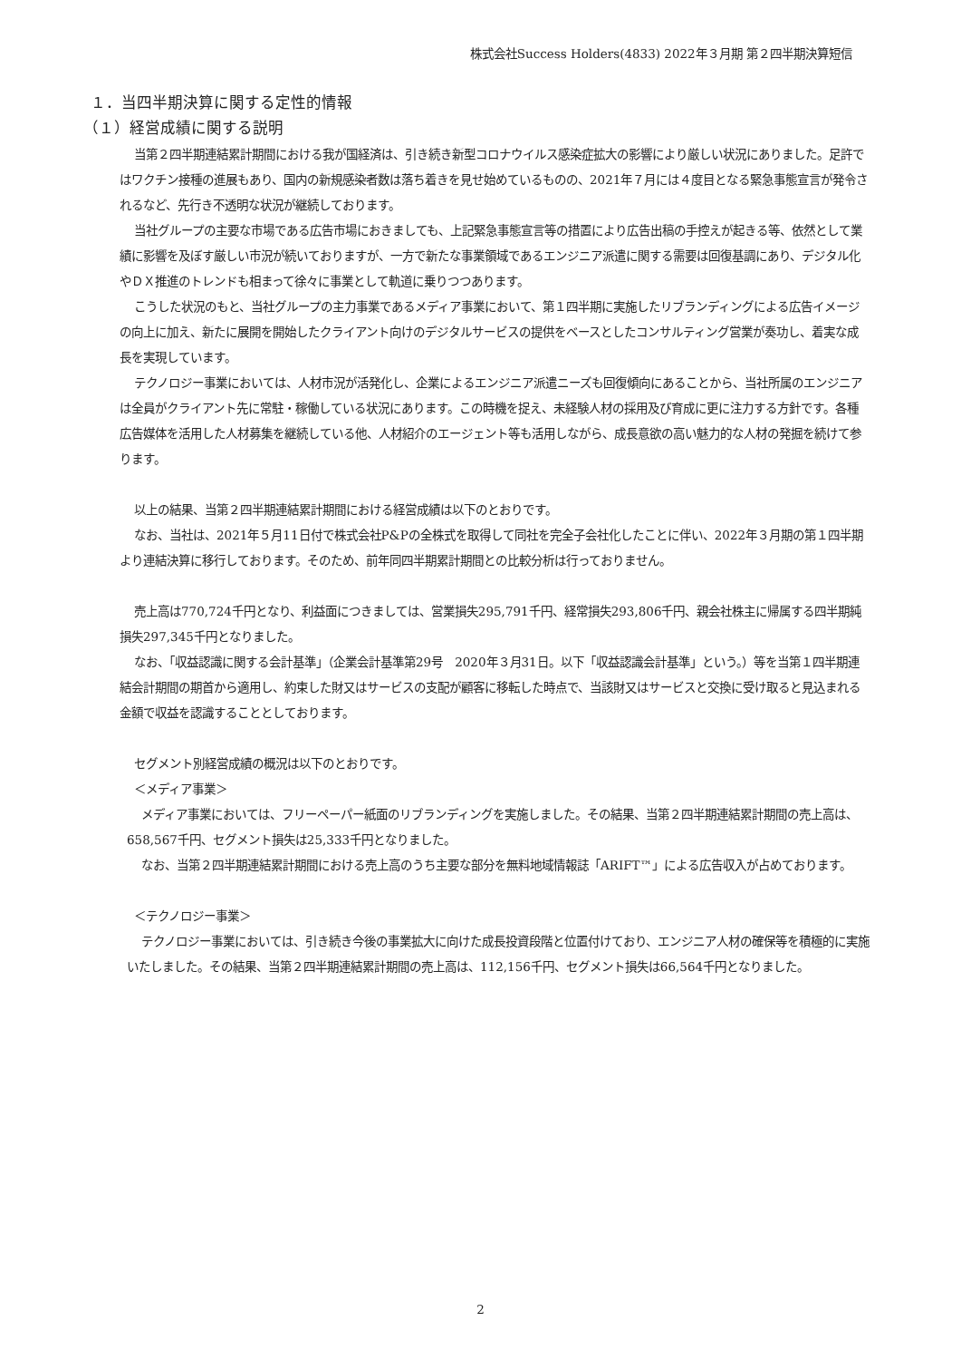株式会社Success Holders(4833) 2022年３月期 第２四半期決算短信
１．当四半期決算に関する定性的情報
（１）経営成績に関する説明
当第２四半期連結累計期間における我が国経済は、引き続き新型コロナウイルス感染症拡大の影響により厳しい状況にありました。足許ではワクチン接種の進展もあり、国内の新規感染者数は落ち着きを見せ始めているものの、2021年７月には４度目となる緊急事態宣言が発令されるなど、先行き不透明な状況が継続しております。
当社グループの主要な市場である広告市場におきましても、上記緊急事態宣言等の措置により広告出稿の手控えが起きる等、依然として業績に影響を及ぼす厳しい市況が続いておりますが、一方で新たな事業領域であるエンジニア派遣に関する需要は回復基調にあり、デジタル化やＤＸ推進のトレンドも相まって徐々に事業として軌道に乗りつつあります。
こうした状況のもと、当社グループの主力事業であるメディア事業において、第１四半期に実施したリブランディングによる広告イメージの向上に加え、新たに展開を開始したクライアント向けのデジタルサービスの提供をベースとしたコンサルティング営業が奏功し、着実な成長を実現しています。
テクノロジー事業においては、人材市況が活発化し、企業によるエンジニア派遣ニーズも回復傾向にあることから、当社所属のエンジニアは全員がクライアント先に常駐・稼働している状況にあります。この時機を捉え、未経験人材の採用及び育成に更に注力する方針です。各種広告媒体を活用した人材募集を継続している他、人材紹介のエージェント等も活用しながら、成長意欲の高い魅力的な人材の発掘を続けて参ります。
以上の結果、当第２四半期連結累計期間における経営成績は以下のとおりです。
なお、当社は、2021年５月11日付で株式会社P&Pの全株式を取得して同社を完全子会社化したことに伴い、2022年３月期の第１四半期より連結決算に移行しております。そのため、前年同四半期累計期間との比較分析は行っておりません。
売上高は770,724千円となり、利益面につきましては、営業損失295,791千円、経常損失293,806千円、親会社株主に帰属する四半期純損失297,345千円となりました。
なお、「収益認識に関する会計基準」（企業会計基準第29号　2020年３月31日。以下「収益認識会計基準」という。）等を当第１四半期連結会計期間の期首から適用し、約束した財又はサービスの支配が顧客に移転した時点で、当該財又はサービスと交換に受け取ると見込まれる金額で収益を認識することとしております。
セグメント別経営成績の概況は以下のとおりです。
＜メディア事業＞
メディア事業においては、フリーペーパー紙面のリブランディングを実施しました。その結果、当第２四半期連結累計期間の売上高は、658,567千円、セグメント損失は25,333千円となりました。
なお、当第２四半期連結累計期間における売上高のうち主要な部分を無料地域情報誌「ARIFT™」による広告収入が占めております。
＜テクノロジー事業＞
テクノロジー事業においては、引き続き今後の事業拡大に向けた成長投資段階と位置付けており、エンジニア人材の確保等を積極的に実施いたしました。その結果、当第２四半期連結累計期間の売上高は、112,156千円、セグメント損失は66,564千円となりました。
2